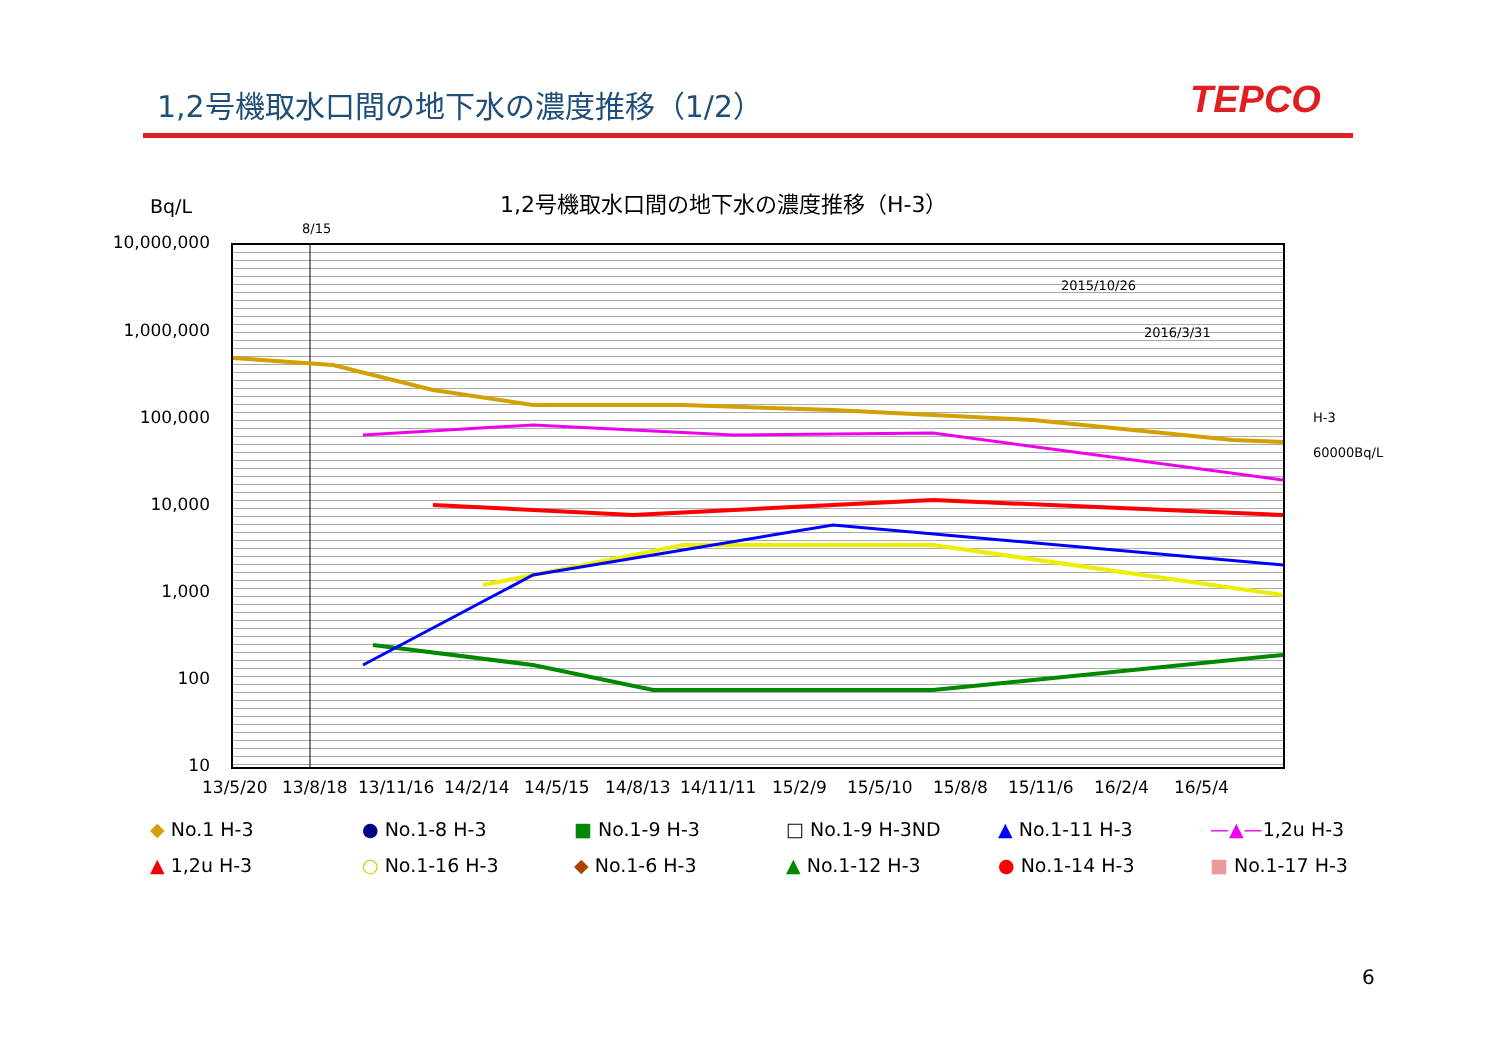1,2号機取水口間の地下水の濃度推移（1/2）
TEPCO
Bq/L
1,2号機取水口間の地下水の濃度推移（H-3）
8/15
10,000,000
1,000,000
100,000
10,000
1,000
100
10
2015/10/26
2016/3/31
H-3
60000Bq/L
13/5/20 13/8/18 13/11/16 14/2/14 14/5/15 14/8/13 14/11/11 15/2/9 15/5/10 15/8/8 15/11/6 16/2/4 16/5/4
◆ No.1 H-3
● No.1-8 H-3
■ No.1-9 H-3
□ No.1-9 H-3ND
▲ No.1-11 H-3
—▲—1,2u H-3
▲ 1,2u H-3
○ No.1-16 H-3
◆ No.1-6 H-3
▲ No.1-12 H-3
● No.1-14 H-3
■ No.1-17 H-3
6